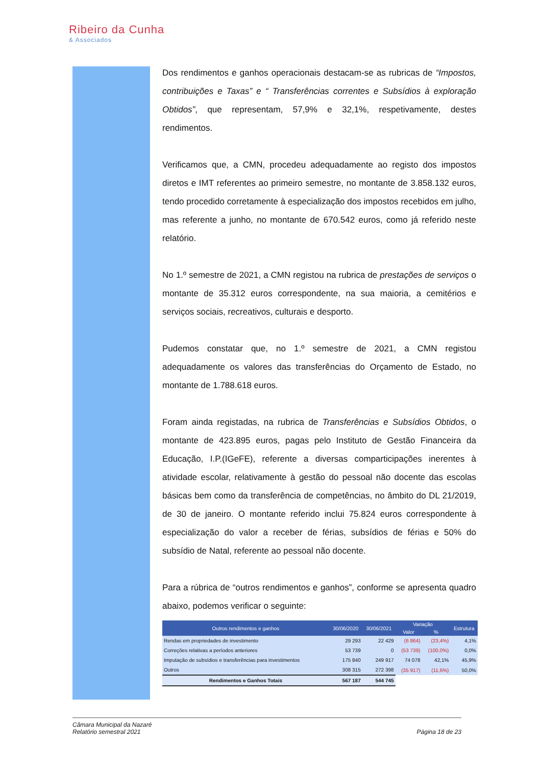Ribeiro da Cunha
& Associados
Dos rendimentos e ganhos operacionais destacam-se as rubricas de “Impostos, contribuições e Taxas” e “ Transferências correntes e Subsídios à exploração Obtidos”, que representam, 57,9% e 32,1%, respetivamente, destes rendimentos.
Verificamos que, a CMN, procedeu adequadamente ao registo dos impostos diretos e IMT referentes ao primeiro semestre, no montante de 3.858.132 euros, tendo procedido corretamente à especialização dos impostos recebidos em julho, mas referente a junho, no montante de 670.542 euros, como já referido neste relatório.
No 1.º semestre de 2021, a CMN registou na rubrica de prestações de serviços o montante de 35.312 euros correspondente, na sua maioria, a cemitérios e serviços sociais, recreativos, culturais e desporto.
Pudemos constatar que, no 1.º semestre de 2021, a CMN registou adequadamente os valores das transferências do Orçamento de Estado, no montante de 1.788.618 euros.
Foram ainda registadas, na rubrica de Transferências e Subsídios Obtidos, o montante de 423.895 euros, pagas pelo Instituto de Gestão Financeira da Educação, I.P.(IGeFE), referente a diversas comparticipações inerentes à atividade escolar, relativamente à gestão do pessoal não docente das escolas básicas bem como da transferência de competências, no âmbito do DL 21/2019, de 30 de janeiro. O montante referido inclui 75.824 euros correspondente à especialização do valor a receber de férias, subsídios de férias e 50% do subsídio de Natal, referente ao pessoal não docente.
Para a rúbrica de “outros rendimentos e ganhos”, conforme se apresenta quadro abaixo, podemos verificar o seguinte:
| Outros rendimentos e ganhos | 30/06/2020 | 30/06/2021 | Variação | | Estrutura |
| --- | --- | --- | --- | --- | --- |
| | | | Valor | % | |
| Rendas em propriedades de investimento | 29 293 | 22 429 | (6 864) | (23,4%) | 4,1% |
| Correções relativas a períodos anteriores | 53 739 | 0 | (53 739) | (100,0%) | 0,0% |
| Imputação de subsídios e transferências para investimentos | 175 840 | 249 917 | 74 078 | 42,1% | 45,9% |
| Outros | 308 315 | 272 398 | (35 917) | (11,6%) | 50,0% |
| Rendimentos e Ganhos Totais | 567 187 | 544 745 | | | |
Câmara Municipal da Nazaré
Relatório semestral 2021
Página 18 de 23